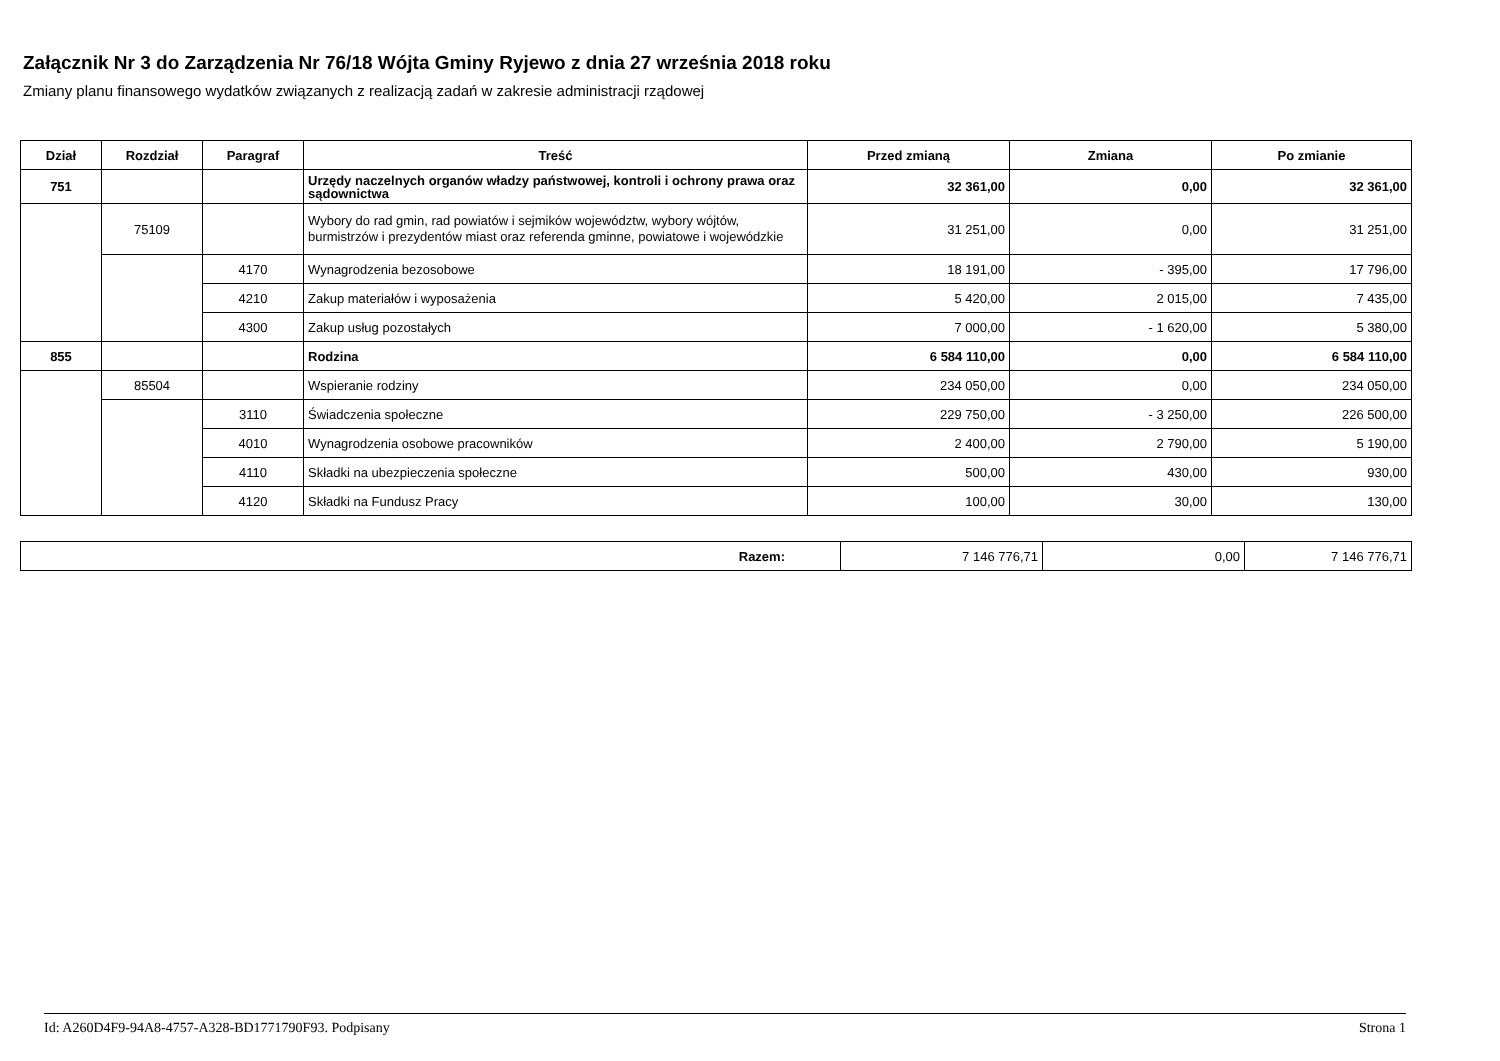Załącznik Nr 3 do Zarządzenia Nr 76/18 Wójta Gminy Ryjewo z dnia 27 września 2018 roku
Zmiany planu finansowego wydatków związanych z realizacją zadań w zakresie administracji rządowej
| Dział | Rozdział | Paragraf | Treść | Przed zmianą | Zmiana | Po zmianie |
| --- | --- | --- | --- | --- | --- | --- |
| 751 | | | Urzędy naczelnych organów władzy państwowej, kontroli i ochrony prawa oraz sądownictwa | 32 361,00 | 0,00 | 32 361,00 |
| | 75109 | | Wybory do rad gmin, rad powiatów i sejmików województw, wybory wójtów, burmistrzów i prezydentów miast oraz referenda gminne, powiatowe i wojewódzkie | 31 251,00 | 0,00 | 31 251,00 |
| | | 4170 | Wynagrodzenia bezosobowe | 18 191,00 | - 395,00 | 17 796,00 |
| | | 4210 | Zakup materiałów i wyposażenia | 5 420,00 | 2 015,00 | 7 435,00 |
| | | 4300 | Zakup usług pozostałych | 7 000,00 | - 1 620,00 | 5 380,00 |
| 855 | | | Rodzina | 6 584 110,00 | 0,00 | 6 584 110,00 |
| | 85504 | | Wspieranie rodziny | 234 050,00 | 0,00 | 234 050,00 |
| | | 3110 | Świadczenia społeczne | 229 750,00 | - 3 250,00 | 226 500,00 |
| | | 4010 | Wynagrodzenia osobowe pracowników | 2 400,00 | 2 790,00 | 5 190,00 |
| | | 4110 | Składki na ubezpieczenia społeczne | 500,00 | 430,00 | 930,00 |
| | | 4120 | Składki na Fundusz Pracy | 100,00 | 30,00 | 130,00 |
| Razem: | 7 146 776,71 | 0,00 | 7 146 776,71 |
Id: A260D4F9-94A8-4757-A328-BD1771790F93. Podpisany Strona 1